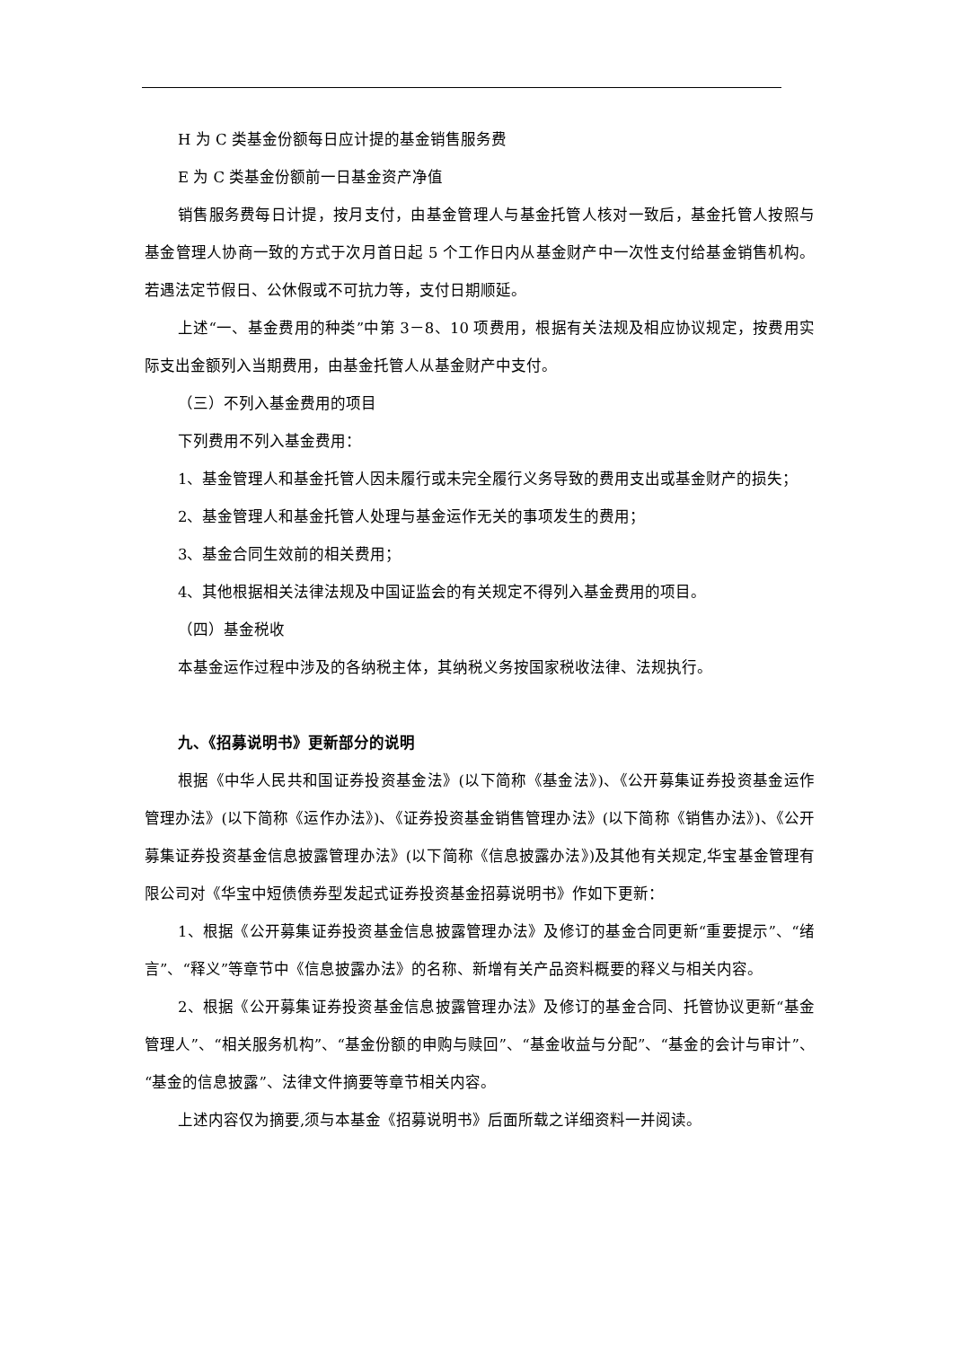H 为 C 类基金份额每日应计提的基金销售服务费
E 为 C 类基金份额前一日基金资产净值
销售服务费每日计提，按月支付，由基金管理人与基金托管人核对一致后，基金托管人按照与基金管理人协商一致的方式于次月首日起 5 个工作日内从基金财产中一次性支付给基金销售机构。若遇法定节假日、公休假或不可抗力等，支付日期顺延。
上述“一、基金费用的种类”中第 3－8、10 项费用，根据有关法规及相应协议规定，按费用实际支出金额列入当期费用，由基金托管人从基金财产中支付。
（三）不列入基金费用的项目
下列费用不列入基金费用：
1、基金管理人和基金托管人因未履行或未完全履行义务导致的费用支出或基金财产的损失；
2、基金管理人和基金托管人处理与基金运作无关的事项发生的费用；
3、基金合同生效前的相关费用；
4、其他根据相关法律法规及中国证监会的有关规定不得列入基金费用的项目。
（四）基金税收
本基金运作过程中涉及的各纳税主体，其纳税义务按国家税收法律、法规执行。
九、《招募说明书》更新部分的说明
根据《中华人民共和国证券投资基金法》(以下简称《基金法》)、《公开募集证券投资基金运作管理办法》(以下简称《运作办法》)、《证券投资基金销售管理办法》(以下简称《销售办法》)、《公开募集证券投资基金信息披露管理办法》(以下简称《信息披露办法》)及其他有关规定,华宝基金管理有限公司对《华宝中短债债券型发起式证券投资基金招募说明书》作如下更新：
1、根据《公开募集证券投资基金信息披露管理办法》及修订的基金合同更新“重要提示”、“绪言”、“释义”等章节中《信息披露办法》的名称、新增有关产品资料概要的释义与相关内容。
2、根据《公开募集证券投资基金信息披露管理办法》及修订的基金合同、托管协议更新“基金管理人”、“相关服务机构”、“基金份额的申购与赎回”、“基金收益与分配”、“基金的会计与审计”、“基金的信息披露”、法律文件摘要等章节相关内容。
上述内容仅为摘要,须与本基金《招募说明书》后面所载之详细资料一并阅读。